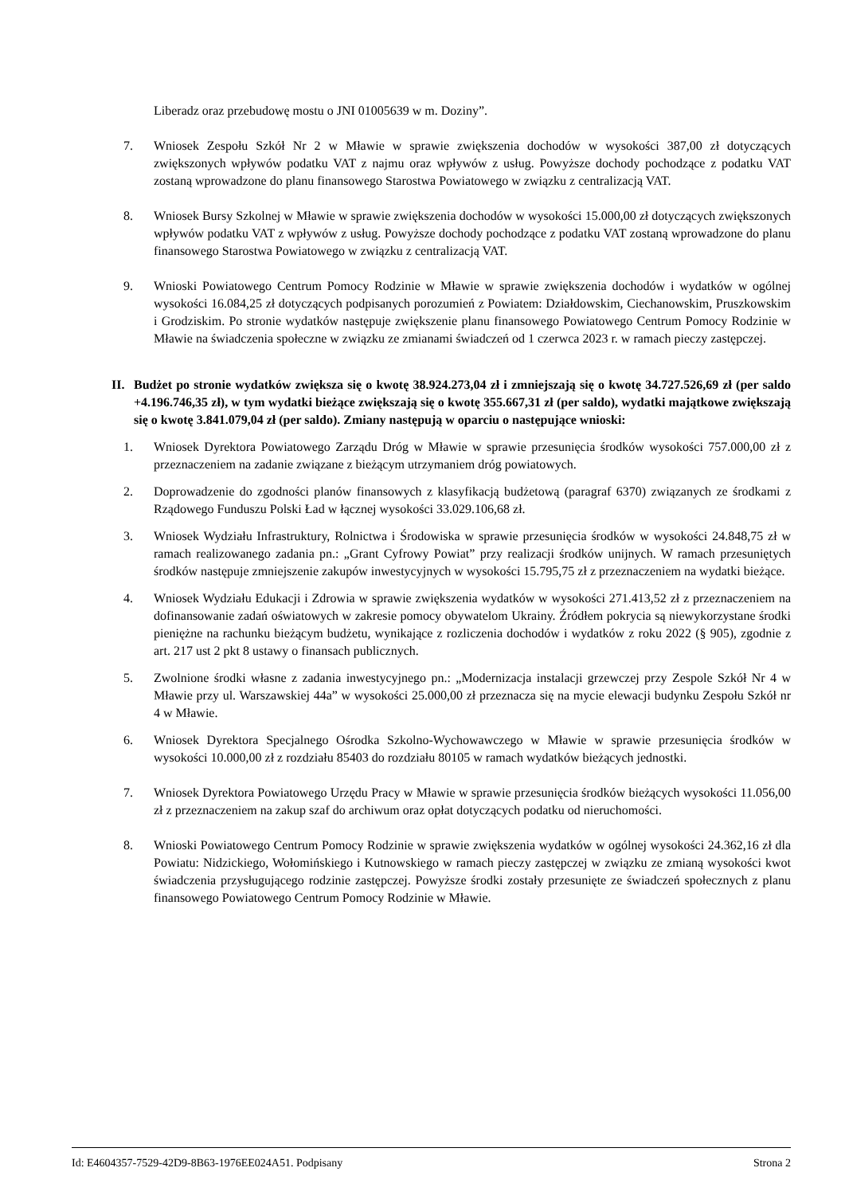Liberadz oraz przebudowę mostu o JNI 01005639 w m. Doziny”.
7. Wniosek Zespołu Szkół Nr 2 w Mławie w sprawie zwiększenia dochodów w wysokości 387,00 zł dotyczących zwiększonych wpływów podatku VAT z najmu oraz wpływów z usług. Powyższe dochody pochodzące z podatku VAT zostaną wprowadzone do planu finansowego Starostwa Powiatowego w związku z centralizacją VAT.
8. Wniosek Bursy Szkolnej w Mławie w sprawie zwiększenia dochodów w wysokości 15.000,00 zł dotyczących zwiększonych wpływów podatku VAT z wpływów z usług. Powyższe dochody pochodzące z podatku VAT zostaną wprowadzone do planu finansowego Starostwa Powiatowego w związku z centralizacją VAT.
9. Wnioski Powiatowego Centrum Pomocy Rodzinie w Mławie w sprawie zwiększenia dochodów i wydatków w ogólnej wysokości 16.084,25 zł dotyczących podpisanych porozumień z Powiatem: Działdowskim, Ciechanowskim, Pruszkowskim i Grodziskim. Po stronie wydatków następuje zwiększenie planu finansowego Powiatowego Centrum Pomocy Rodzinie w Mławie na świadczenia społeczne w związku ze zmianami świadczeń od 1 czerwca 2023 r. w ramach pieczy zastępczej.
II.
Budżet po stronie wydatków zwiększa się o kwotę 38.924.273,04 zł i zmniejszają się o kwotę 34.727.526,69 zł (per saldo +4.196.746,35 zł), w tym wydatki bieżące zwiększają się o kwotę 355.667,31 zł (per saldo), wydatki majątkowe zwiększają się o kwotę 3.841.079,04 zł (per saldo). Zmiany następują w oparciu o następujące wnioski:
1. Wniosek Dyrektora Powiatowego Zarządu Dróg w Mławie w sprawie przesunięcia środków wysokości 757.000,00 zł z przeznaczeniem na zadanie związane z bieżącym utrzymaniem dróg powiatowych.
2. Doprowadzenie do zgodności planów finansowych z klasyfikacją budżetową (paragraf 6370) związanych ze środkami z Rządowego Funduszu Polski Ład w łącznej wysokości 33.029.106,68 zł.
3. Wniosek Wydziału Infrastruktury, Rolnictwa i Środowiska w sprawie przesunięcia środków w wysokości 24.848,75 zł w ramach realizowanego zadania pn.: „Grant Cyfrowy Powiat” przy realizacji środków unijnych. W ramach przesuniętych środków następuje zmniejszenie zakupów inwestycyjnych w wysokości 15.795,75 zł z przeznaczeniem na wydatki bieżące.
4. Wniosek Wydziału Edukacji i Zdrowia w sprawie zwiększenia wydatków w wysokości 271.413,52 zł z przeznaczeniem na dofinansowanie zadań oświatowych w zakresie pomocy obywatelom Ukrainy. Źródłem pokrycia są niewykorzystane środki pieniężne na rachunku bieżącym budżetu, wynikające z rozliczenia dochodów i wydatków z roku 2022 (§ 905), zgodnie z art. 217 ust 2 pkt 8 ustawy o finansach publicznych.
5. Zwolnione środki własne z zadania inwestycyjnego pn.: „Modernizacja instalacji grzewczej przy Zespole Szkół Nr 4 w Mławie przy ul. Warszawskiej 44a” w wysokości 25.000,00 zł przeznacza się na mycie elewacji budynku Zespołu Szkół nr 4 w Mławie.
6. Wniosek Dyrektora Specjalnego Ośrodka Szkolno-Wychowawczego w Mławie w sprawie przesunięcia środków w wysokości 10.000,00 zł z rozdziału 85403 do rozdziału 80105 w ramach wydatków bieżących jednostki.
7. Wniosek Dyrektora Powiatowego Urzędu Pracy w Mławie w sprawie przesunięcia środków bieżących wysokości 11.056,00 zł z przeznaczeniem na zakup szaf do archiwum oraz opłat dotyczących podatku od nieruchomości.
8. Wnioski Powiatowego Centrum Pomocy Rodzinie w sprawie zwiększenia wydatków w ogólnej wysokości 24.362,16 zł dla Powiatu: Nidzickiego, Wołomińskiego i Kutnowskiego w ramach pieczy zastępczej w związku ze zmianą wysokości kwot świadczenia przysługującego rodzinie zastępczej. Powyższe środki zostały przesunięte ze świadczeń społecznych z planu finansowego Powiatowego Centrum Pomocy Rodzinie w Mławie.
Id: E4604357-7529-42D9-8B63-1976EE024A51. Podpisany Strona 2